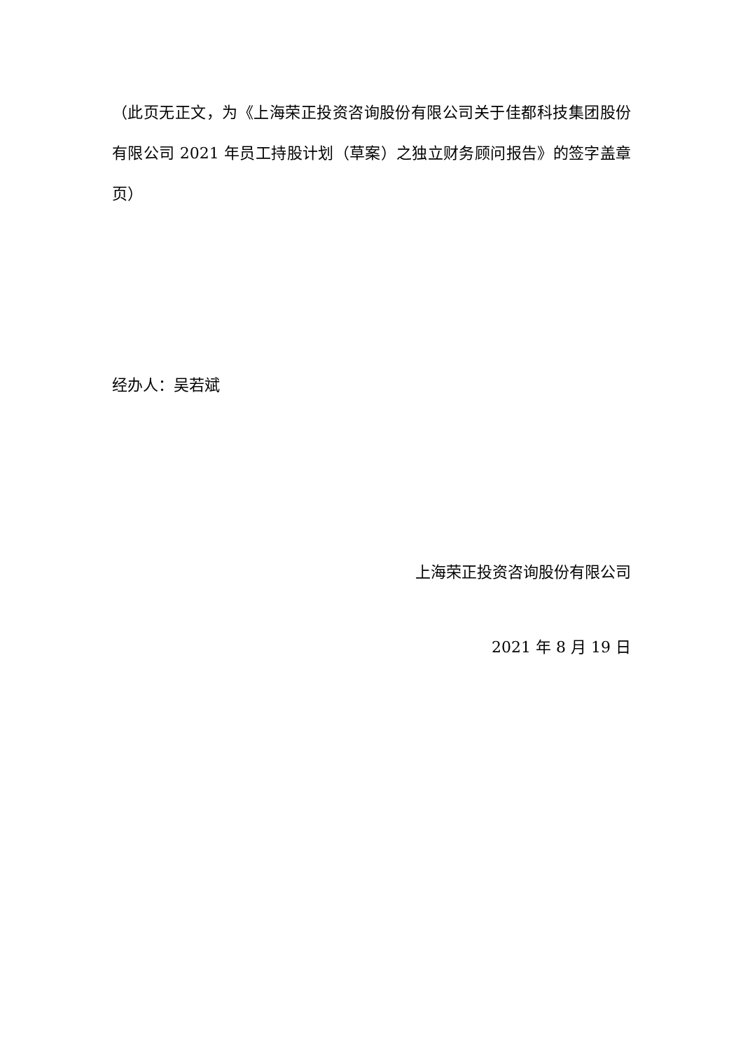（此页无正文，为《上海荣正投资咨询股份有限公司关于佳都科技集团股份有限公司 2021 年员工持股计划（草案）之独立财务顾问报告》的签字盖章页）
经办人：吴若斌
上海荣正投资咨询股份有限公司
2021 年 8 月 19 日